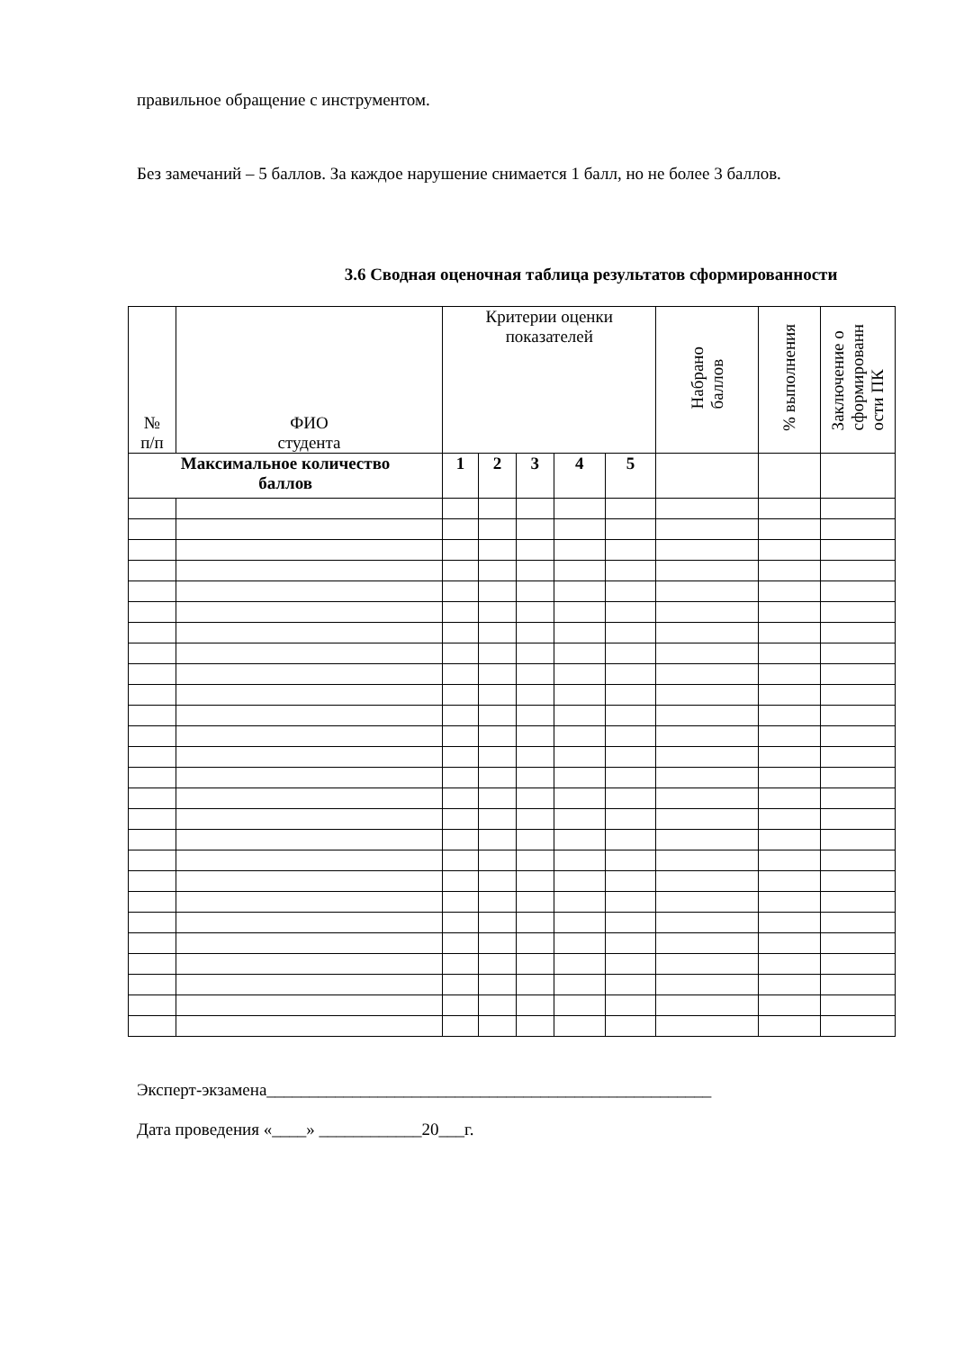правильное обращение с инструментом.
Без замечаний – 5 баллов. За каждое нарушение снимается 1 балл, но не более 3 баллов.
3.6 Сводная оценочная таблица результатов сформированности
| № п/п | ФИО студента | Критерии оценки показателей | | | | | Набрано баллов | % выполнения | Заключение о сформированн ости ПК |
| --- | --- | --- | --- | --- | --- | --- | --- | --- | --- |
| Максимальное количество баллов | | 1 | 2 | 3 | 4 | 5 | | | |
Эксперт-экзамена____________________________________________________
Дата проведения «____» ____________20___г.